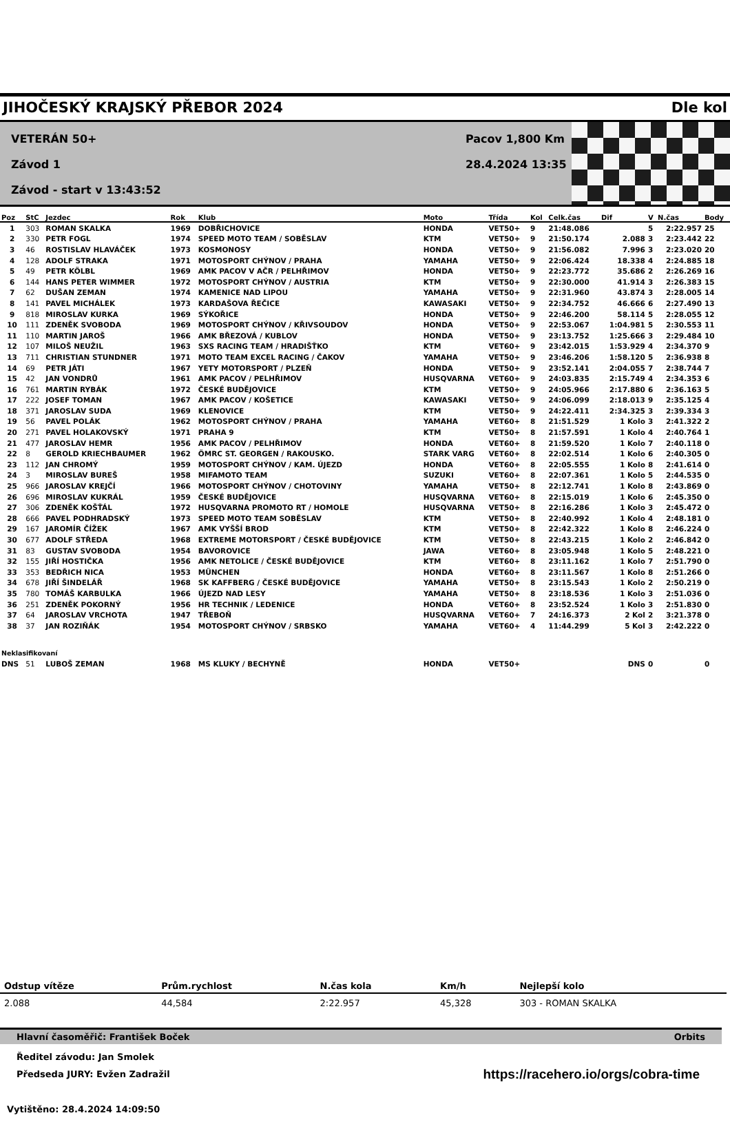JIHOČESKÝ KRAJSKÝ PŘEBOR 2024 Dle kol
VETERÁN 50+
Závod 1
Závod - start v 13:43:52
Pacov 1,800 Km
28.4.2024 13:35
| Poz | StC | Jezdec | Rok | Klub | Moto | Třída | Kol | Celk.čas | Dif | V | N.čas | Body |
| --- | --- | --- | --- | --- | --- | --- | --- | --- | --- | --- | --- | --- |
| 1 | 303 | ROMAN SKALKA | 1969 | DOBŘICHOVICE | HONDA | VET50+ | 9 | 21:48.086 | | 5 | 2:22.957 | 25 |
| 2 | 330 | PETR FOGL | 1974 | SPEED MOTO TEAM / SOBĚSLAV | KTM | VET50+ | 9 | 21:50.174 | 2.088 | 3 | 2:23.442 | 22 |
| 3 | 46 | ROSTISLAV HLAVÁČEK | 1973 | KOSMONOSY | HONDA | VET50+ | 9 | 21:56.082 | 7.996 | 3 | 2:23.020 | 20 |
| 4 | 128 | ADOLF STRAKA | 1971 | MOTOSPORT CHÝNOV / PRAHA | YAMAHA | VET50+ | 9 | 22:06.424 | 18.338 | 4 | 2:24.885 | 18 |
| 5 | 49 | PETR KÖLBL | 1969 | AMK PACOV V AČR / PELHŘIMOV | HONDA | VET50+ | 9 | 22:23.772 | 35.686 | 2 | 2:26.269 | 16 |
| 6 | 144 | HANS PETER WIMMER | 1972 | MOTOSPORT CHÝNOV / AUSTRIA | KTM | VET50+ | 9 | 22:30.000 | 41.914 | 3 | 2:26.383 | 15 |
| 7 | 62 | DUŠAN ZEMAN | 1974 | KAMENICE NAD LIPOU | YAMAHA | VET50+ | 9 | 22:31.960 | 43.874 | 3 | 2:28.005 | 14 |
| 8 | 141 | PAVEL MICHÁLEK | 1973 | KARDAŠOVA ŘEČICE | KAWASAKI | VET50+ | 9 | 22:34.752 | 46.666 | 6 | 2:27.490 | 13 |
| 9 | 818 | MIROSLAV KURKA | 1969 | SÝKOŘICE | HONDA | VET50+ | 9 | 22:46.200 | 58.114 | 5 | 2:28.055 | 12 |
| 10 | 111 | ZDENĚK SVOBODA | 1969 | MOTOSPORT CHÝNOV / KŘIVSOUDOV | HONDA | VET50+ | 9 | 22:53.067 | 1:04.981 | 5 | 2:30.553 | 11 |
| 11 | 110 | MARTIN JAROŠ | 1966 | AMK BŘEZOVÁ / KUBLOV | HONDA | VET50+ | 9 | 23:13.752 | 1:25.666 | 3 | 2:29.484 | 10 |
| 12 | 107 | MILOŠ NEUŽIL | 1963 | SXS RACING TEAM / HRADIŠŤKO | KTM | VET60+ | 9 | 23:42.015 | 1:53.929 | 4 | 2:34.370 | 9 |
| 13 | 711 | CHRISTIAN STUNDNER | 1971 | MOTO TEAM EXCEL RACING / ČAKOV | YAMAHA | VET50+ | 9 | 23:46.206 | 1:58.120 | 5 | 2:36.938 | 8 |
| 14 | 69 | PETR JÁTI | 1967 | YETY MOTORSPORT / PLZEŇ | HONDA | VET50+ | 9 | 23:52.141 | 2:04.055 | 7 | 2:38.744 | 7 |
| 15 | 42 | JAN VONDRŮ | 1961 | AMK PACOV / PELHŘIMOV | HUSQVARNA | VET60+ | 9 | 24:03.835 | 2:15.749 | 4 | 2:34.353 | 6 |
| 16 | 761 | MARTIN RYBÁK | 1972 | ČESKÉ BUDĚJOVICE | KTM | VET50+ | 9 | 24:05.966 | 2:17.880 | 6 | 2:36.163 | 5 |
| 17 | 222 | JOSEF TOMAN | 1967 | AMK PACOV / KOŠETICE | KAWASAKI | VET50+ | 9 | 24:06.099 | 2:18.013 | 9 | 2:35.125 | 4 |
| 18 | 371 | JAROSLAV SUDA | 1969 | KLENOVICE | KTM | VET50+ | 9 | 24:22.411 | 2:34.325 | 3 | 2:39.334 | 3 |
| 19 | 56 | PAVEL POLÁK | 1962 | MOTOSPORT CHÝNOV / PRAHA | YAMAHA | VET60+ | 8 | 21:51.529 | 1 Kolo | 3 | 2:41.322 | 2 |
| 20 | 271 | PAVEL HOLAKOVSKÝ | 1971 | PRAHA 9 | KTM | VET50+ | 8 | 21:57.591 | 1 Kolo | 4 | 2:40.764 | 1 |
| 21 | 477 | JAROSLAV HEMR | 1956 | AMK PACOV / PELHŘIMOV | HONDA | VET60+ | 8 | 21:59.520 | 1 Kolo | 7 | 2:40.118 | 0 |
| 22 | 8 | GEROLD KRIECHBAUMER | 1962 | ÖMRC ST. GEORGEN / RAKOUSKO. | STARK VARG | VET60+ | 8 | 22:02.514 | 1 Kolo | 6 | 2:40.305 | 0 |
| 23 | 112 | JAN CHROMÝ | 1959 | MOTOSPORT CHÝNOV / KAM. ÚJEZD | HONDA | VET60+ | 8 | 22:05.555 | 1 Kolo | 8 | 2:41.614 | 0 |
| 24 | 3 | MIROSLAV BUREŠ | 1958 | MIFAMOTO TEAM | SUZUKI | VET60+ | 8 | 22:07.361 | 1 Kolo | 5 | 2:44.535 | 0 |
| 25 | 966 | JAROSLAV KREJČÍ | 1966 | MOTOSPORT CHÝNOV / CHOTOVINY | YAMAHA | VET50+ | 8 | 22:12.741 | 1 Kolo | 8 | 2:43.869 | 0 |
| 26 | 696 | MIROSLAV KUKRÁL | 1959 | ČESKÉ BUDĚJOVICE | HUSQVARNA | VET60+ | 8 | 22:15.019 | 1 Kolo | 6 | 2:45.350 | 0 |
| 27 | 306 | ZDENĚK KOŠŤÁL | 1972 | HUSQVARNA PROMOTO RT / HOMOLE | HUSQVARNA | VET50+ | 8 | 22:16.286 | 1 Kolo | 3 | 2:45.472 | 0 |
| 28 | 666 | PAVEL PODHRADSKÝ | 1973 | SPEED MOTO TEAM SOBĚSLAV | KTM | VET50+ | 8 | 22:40.992 | 1 Kolo | 4 | 2:48.181 | 0 |
| 29 | 167 | JAROMÍR ČÍŽEK | 1967 | AMK VYŠŠÍ BROD | KTM | VET50+ | 8 | 22:42.322 | 1 Kolo | 8 | 2:46.224 | 0 |
| 30 | 677 | ADOLF STŘEDA | 1968 | EXTREME MOTORSPORT / ČESKÉ BUDĚJOVICE | KTM | VET50+ | 8 | 22:43.215 | 1 Kolo | 2 | 2:46.842 | 0 |
| 31 | 83 | GUSTAV SVOBODA | 1954 | BAVOROVICE | JAWA | VET60+ | 8 | 23:05.948 | 1 Kolo | 5 | 2:48.221 | 0 |
| 32 | 155 | JIŘÍ HOSTIČKA | 1956 | AMK NETOLICE / ČESKÉ BUDĚJOVICE | KTM | VET60+ | 8 | 23:11.162 | 1 Kolo | 7 | 2:51.790 | 0 |
| 33 | 353 | BEDŘICH NICA | 1953 | MÜNCHEN | HONDA | VET60+ | 8 | 23:11.567 | 1 Kolo | 8 | 2:51.266 | 0 |
| 34 | 678 | JIŘÍ ŠINDELÁŘ | 1968 | SK KAFFBERG / ČESKÉ BUDĚJOVICE | YAMAHA | VET50+ | 8 | 23:15.543 | 1 Kolo | 2 | 2:50.219 | 0 |
| 35 | 780 | TOMÁŠ KARBULKA | 1966 | ÚJEZD NAD LESY | YAMAHA | VET50+ | 8 | 23:18.536 | 1 Kolo | 3 | 2:51.036 | 0 |
| 36 | 251 | ZDENĚK POKORNÝ | 1956 | HR TECHNIK / LEDENICE | HONDA | VET60+ | 8 | 23:52.524 | 1 Kolo | 3 | 2:51.830 | 0 |
| 37 | 64 | JAROSLAV VRCHOTA | 1947 | TŘEBOŇ | HUSQVARNA | VET60+ | 7 | 24:16.373 | 2 Kol | 2 | 3:21.378 | 0 |
| 38 | 37 | JAN ROZIŇÁK | 1954 | MOTOSPORT CHÝNOV / SRBSKO | YAMAHA | VET60+ | 4 | 11:44.299 | 5 Kol | 3 | 2:42.222 | 0 |
| Neklasifikovaní | | | | | | | | | | | | |
| DNS | 51 | LUBOŠ ZEMAN | 1968 | MS KLUKY / BECHYNĚ | HONDA | VET50+ | | | DNS | 0 | | 0 |
| Odstup vítěze | Prům.rychlost | N.čas kola | Km/h | Nejlepší kolo |
| --- | --- | --- | --- | --- |
| 2.088 | 44,584 | 2:22.957 | 45,328 | 303 - ROMAN SKALKA |
Hlavní časoměřič: František Boček Orbits
Ředitel závodu: Jan Smolek
Předseda JURY: Evžen Zadražil https://racehero.io/orgs/cobra-time
Vytištěno: 28.4.2024 14:09:50